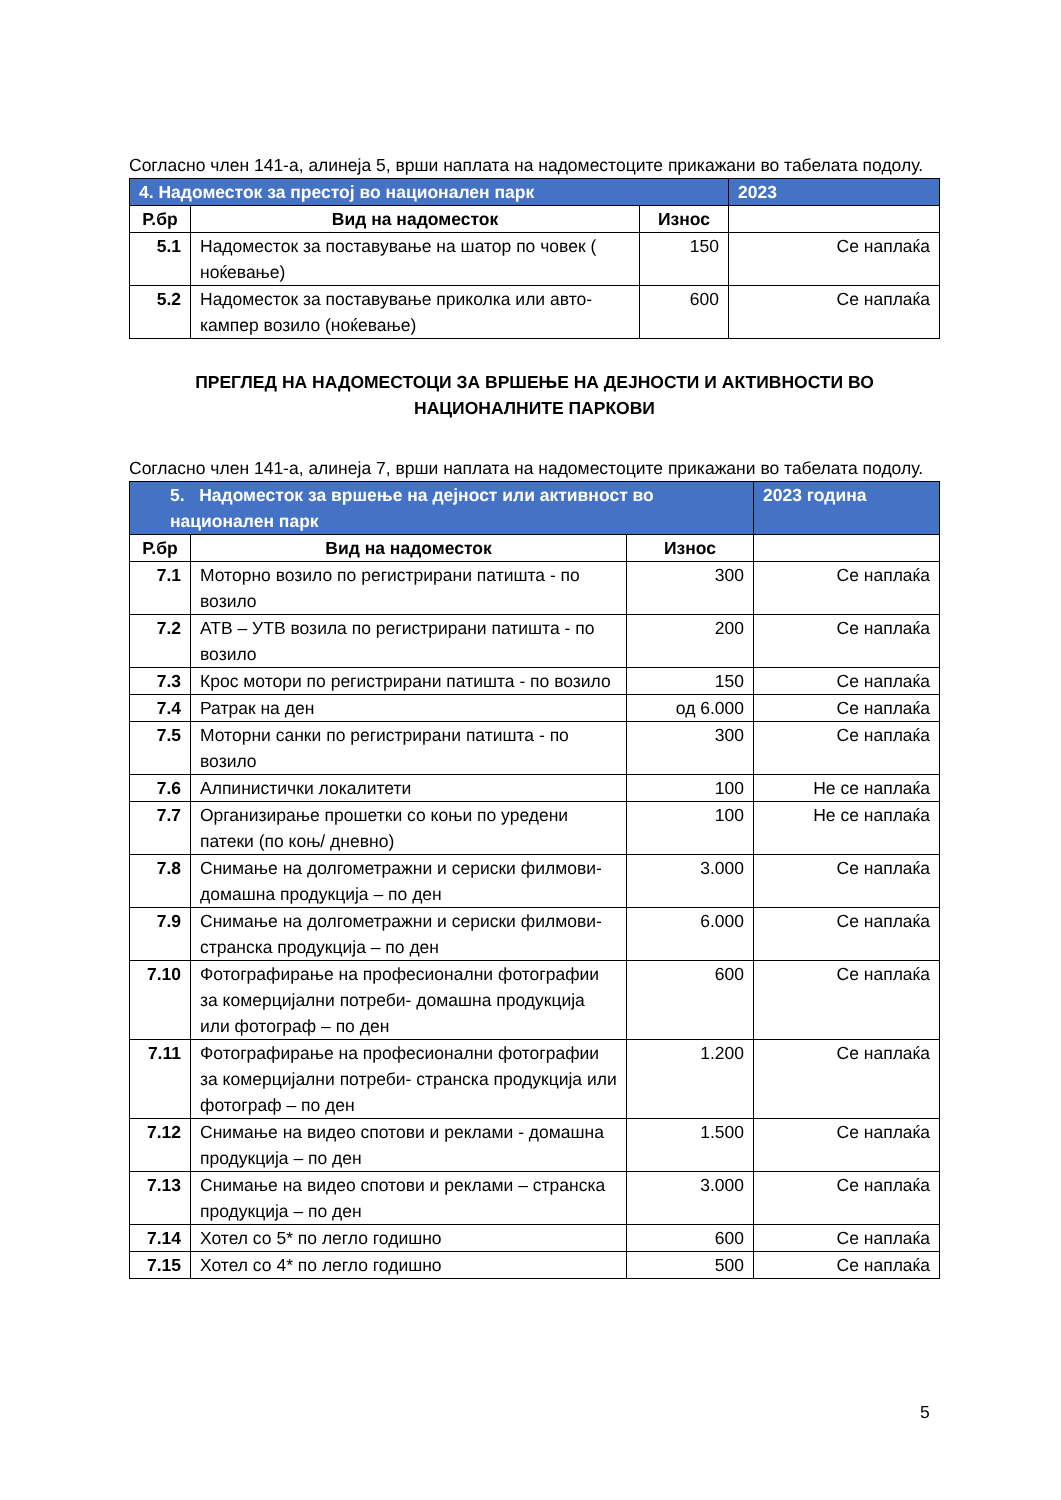Согласно член 141-а, алинеја 5, врши наплата на надоместоците прикажани во табелата подолу.
| 4. Надоместок за престој во национален парк | | | 2023 |
| Р.бр | Вид на надоместок | Износ | |
| 5.1 | Надоместок за поставување на шатор по човек ( ноќевање) | 150 | Се наплаќа |
| 5.2 | Надоместок за поставување приколка или авто-кампер возило (ноќевање) | 600 | Се наплаќа |
ПРЕГЛЕД НА НАДОМЕСТОЦИ ЗА ВРШЕЊЕ НА ДЕЈНОСТИ И АКТИВНОСТИ ВО НАЦИОНАЛНИТЕ ПАРКОВИ
Согласно член 141-а, алинеја 7, врши наплата на надоместоците прикажани во табелата подолу.
| 5. Надоместок за вршење на дејност или активност во национален парк | | | 2023 година |
| Р.бр | Вид на надоместок | Износ | |
| 7.1 | Моторно возило по регистрирани патишта - по возило | 300 | Се наплаќа |
| 7.2 | АТВ – УТВ возила по регистрирани патишта - по возило | 200 | Се наплаќа |
| 7.3 | Крос мотори по регистрирани патишта - по возило | 150 | Се наплаќа |
| 7.4 | Ратрак на ден | од 6.000 | Се наплаќа |
| 7.5 | Моторни санки по регистрирани патишта - по возило | 300 | Се наплаќа |
| 7.6 | Алпинистички локалитети | 100 | Не се наплаќа |
| 7.7 | Организирање прошетки со коњи по уредени патеки (по коњ/ дневно) | 100 | Не се наплаќа |
| 7.8 | Снимање на долгометражни и сериски филмови- домашна продукција – по ден | 3.000 | Се наплаќа |
| 7.9 | Снимање на долгометражни и сериски филмови- странска продукција – по ден | 6.000 | Се наплаќа |
| 7.10 | Фотографирање на професионални фотографии за комерцијални потреби- домашна продукција или фотограф – по ден | 600 | Се наплаќа |
| 7.11 | Фотографирање на професионални фотографии за комерцијални потреби- странска продукција или фотограф – по ден | 1.200 | Се наплаќа |
| 7.12 | Снимање на видео спотови и реклами - домашна продукција – по ден | 1.500 | Се наплаќа |
| 7.13 | Снимање на видео спотови и реклами – странска продукција – по ден | 3.000 | Се наплаќа |
| 7.14 | Хотел со 5* по легло годишно | 600 | Се наплаќа |
| 7.15 | Хотел со 4* по легло годишно | 500 | Се наплаќа |
5